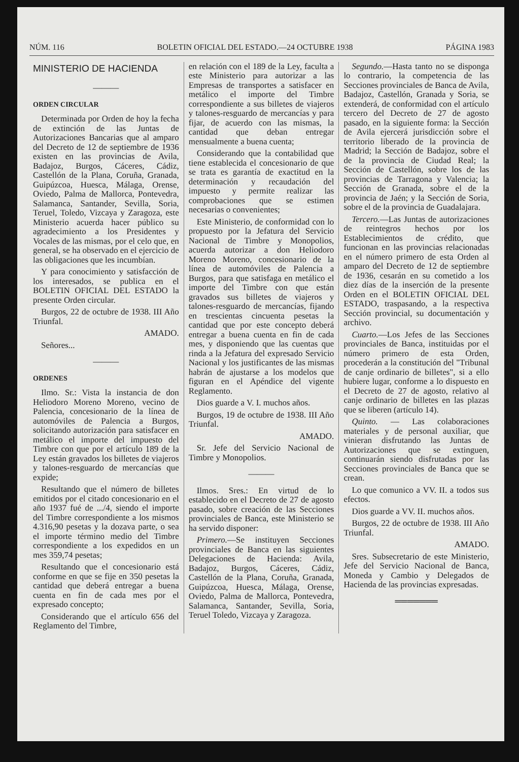NÚM. 116 BOLETIN OFICIAL DEL ESTADO.—24 OCTUBRE 1938 PÁGINA 1983
MINISTERIO DE HACIENDA
———
ORDEN CIRCULAR
Determinada por Orden de hoy la fecha de extinción de las Juntas de Autorizaciones Bancarias que al amparo del Decreto de 12 de septiembre de 1936 existen en las provincias de Avila, Badajoz, Burgos, Cáceres, Cádiz, Castellón de la Plana, Coruña, Granada, Guipúzcoa, Huesca, Málaga, Orense, Oviedo, Palma de Mallorca, Pontevedra, Salamanca, Santander, Sevilla, Soria, Teruel, Toledo, Vizcaya y Zaragoza, este Ministerio acuerda hacer público su agradecimiento a los Presidentes y Vocales de las mismas, por el celo que, en general, se ha observado en el ejercicio de las obligaciones que les incumbían.
Y para conocimiento y satisfacción de los interesados, se publica en el BOLETIN OFICIAL DEL ESTADO la presente Orden circular.
Burgos, 22 de octubre de 1938. III Año Triunfal.
AMADO.
Señores...
———
ORDENES
Ilmo. Sr.: Vista la instancia de don Heliodoro Moreno Moreno, vecino de Palencia, concesionario de la línea de automóviles de Palencia a Burgos, solicitando autorización para satisfacer en metálico el importe del impuesto del Timbre con que por el artículo 189 de la Ley están gravados los billetes de viajeros y talones-resguardo de mercancías que expide;
Resultando que el número de billetes emitidos por el citado concesionario en el año 1937 fué de .../4, siendo el importe del Timbre correspondiente a los mismos 4.316,90 pesetas y la dozava parte, o sea el importe término medio del Timbre correspondiente a los expedidos en un mes 359,74 pesetas;
Resultando que el concesionario está conforme en que se fije en 350 pesetas la cantidad que deberá entregar a buena cuenta en fin de cada mes por el expresado concepto;
Considerando que el artículo 656 del Reglamento del Timbre,
en relación con el 189 de la Ley, faculta a este Ministerio para autorizar a las Empresas de transportes a satisfacer en metálico el importe del Timbre correspondiente a sus billetes de viajeros y talones-resguardo de mercancías y para fijar, de acuerdo con las mismas, la cantidad que deban entregar mensualmente a buena cuenta;
Considerando que la contabilidad que tiene establecida el concesionario de que se trata es garantía de exactitud en la determinación y recaudación del impuesto y permite realizar las comprobaciones que se estimen necesarias o convenientes;
Este Ministerio, de conformidad con lo propuesto por la Jefatura del Servicio Nacional de Timbre y Monopolios, acuerda autorizar a don Heliodoro Moreno Moreno, concesionario de la línea de automóviles de Palencia a Burgos, para que satisfaga en metálico el importe del Timbre con que están gravados sus billetes de viajeros y talones-resguardo de mercancías, fijando en trescientas cincuenta pesetas la cantidad que por este concepto deberá entregar a buena cuenta en fin de cada mes, y disponiendo que las cuentas que rinda a la Jefatura del expresado Servicio Nacional y los justificantes de las mismas habrán de ajustarse a los modelos que figuran en el Apéndice del vigente Reglamento.
Dios guarde a V. I. muchos años.
Burgos, 19 de octubre de 1938. III Año Triunfal.
AMADO.
Sr. Jefe del Servicio Nacional de Timbre y Monopolios.
———
Ilmos. Sres.: En virtud de lo establecido en el Decreto de 27 de agosto pasado, sobre creación de las Secciones provinciales de Banca, este Ministerio se ha servido disponer:
Primero.—Se instituyen Secciones provinciales de Banca en las siguientes Delegaciones de Hacienda: Avila, Badajoz, Burgos, Cáceres, Cádiz, Castellón de la Plana, Coruña, Granada, Guipúzcoa, Huesca, Málaga, Orense, Oviedo, Palma de Mallorca, Pontevedra, Salamanca, Santander, Sevilla, Soria, Teruel Toledo, Vizcaya y Zaragoza.
Segundo.—Hasta tanto no se disponga lo contrario, la competencia de las Secciones provinciales de Banca de Avila, Badajoz, Castellón, Granada y Soria, se extenderá, de conformidad con el artículo tercero del Decreto de 27 de agosto pasado, en la siguiente forma: la Sección de Avila ejercerá jurisdicción sobre el territorio liberado de la provincia de Madrid; la Sección de Badajoz, sobre el de la provincia de Ciudad Real; la Sección de Castellón, sobre los de las provincias de Tarragona y Valencia; la Sección de Granada, sobre el de la provincia de Jaén; y la Sección de Soria, sobre el de la provincia de Guadalajara.
Tercero.—Las Juntas de autorizaciones de reintegros hechos por los Establecimientos de crédito, que funcionan en las provincias relacionadas en el número primero de esta Orden al amparo del Decreto de 12 de septiembre de 1936, cesarán en su cometido a los diez días de la inserción de la presente Orden en el BOLETIN OFICIAL DEL ESTADO, traspasando, a la respectiva Sección provincial, su documentación y archivo.
Cuarto.—Los Jefes de las Secciones provinciales de Banca, instituidas por el número primero de esta Orden, procederán a la constitución del "Tribunal de canje ordinario de billetes", si a ello hubiere lugar, conforme a lo dispuesto en el Decreto de 27 de agosto, relativo al canje ordinario de billetes en las plazas que se liberen (artículo 14).
Quinto. — Las colaboraciones materiales y de personal auxiliar, que vinieran disfrutando las Juntas de Autorizaciones que se extinguen, continuarán siendo disfrutadas por las Secciones provinciales de Banca que se crean.
Lo que comunico a VV. II. a todos sus efectos.
Dios guarde a VV. II. muchos años.
Burgos, 22 de octubre de 1938. III Año Triunfal.
AMADO.
Sres. Subsecretario de este Ministerio, Jefe del Servicio Nacional de Banca, Moneda y Cambio y Delegados de Hacienda de las provincias expresadas.
═══════